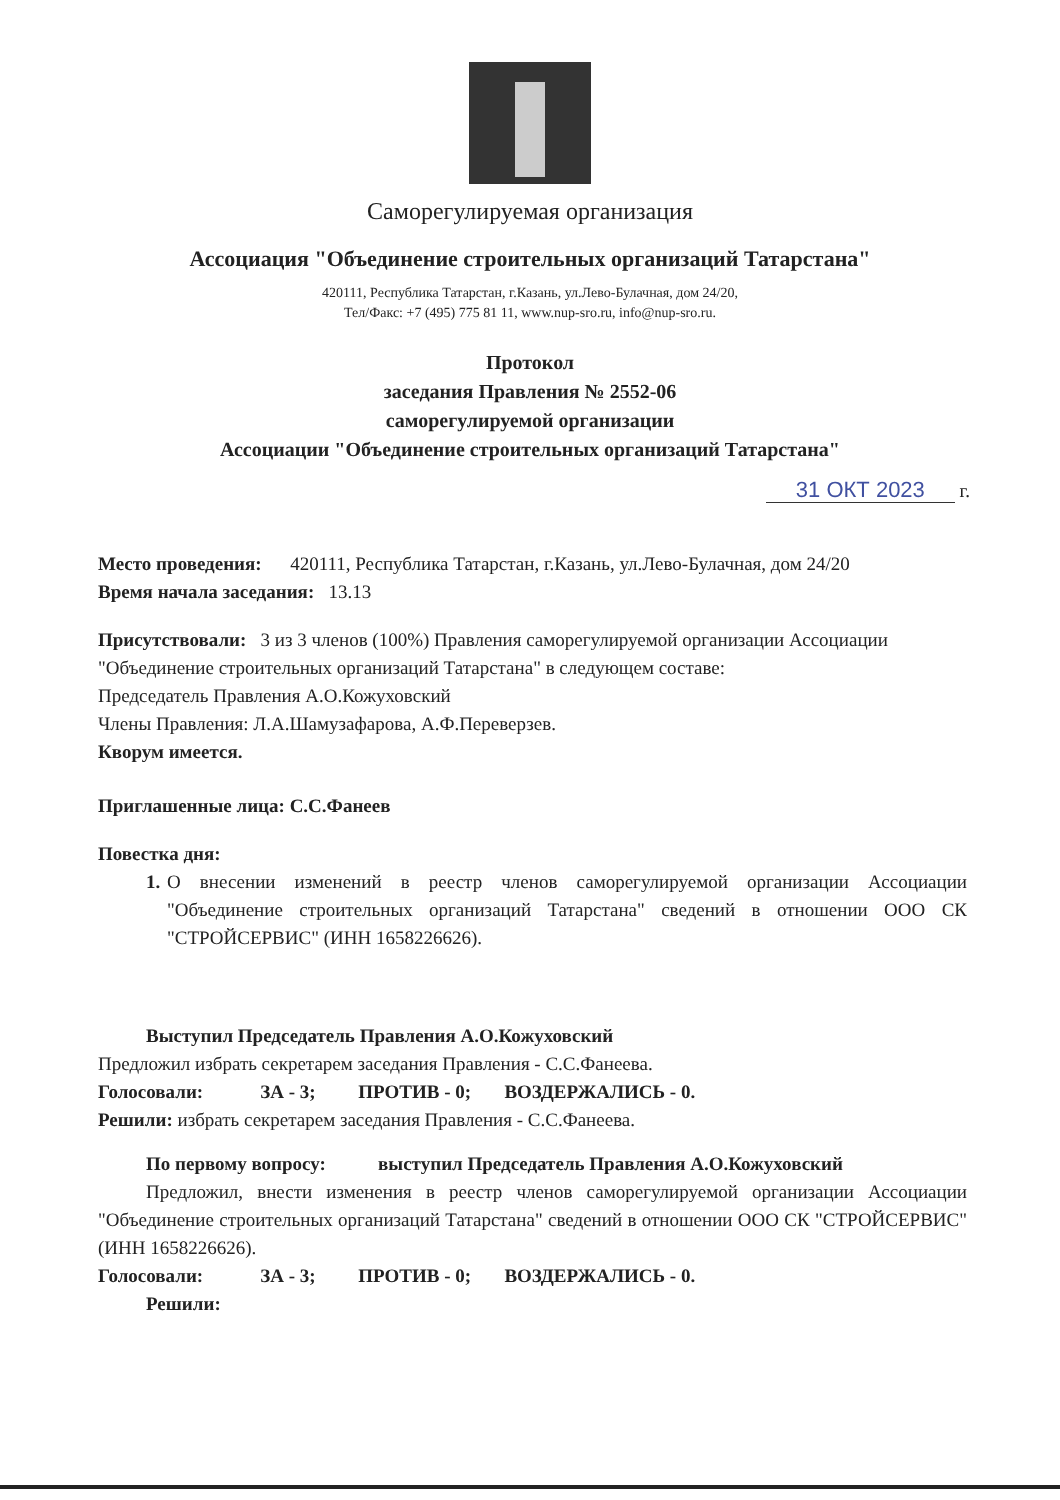Саморегулируемая организация
Ассоциация "Объединение строительных организаций Татарстана"
420111, Республика Татарстан, г.Казань, ул.Лево-Булачная, дом 24/20,
Тел/Факс: +7 (495) 775 81 11, www.nup-sro.ru, info@nup-sro.ru.
Протокол
заседания Правления № 2552-06
саморегулируемой организации
Ассоциации "Объединение строительных организаций Татарстана"
31 ОКТ 2023 г.
Место проведения: 420111, Республика Татарстан, г.Казань, ул.Лево-Булачная, дом 24/20
Время начала заседания: 13.13
Присутствовали: 3 из 3 членов (100%) Правления саморегулируемой организации Ассоциации "Объединение строительных организаций Татарстана" в следующем составе:
Председатель Правления А.О.Кожуховский
Члены Правления: Л.А.Шамузафарова, А.Ф.Переверзев.
Кворум имеется.
Приглашенные лица: С.С.Фанеев
Повестка дня:
1. О внесении изменений в реестр членов саморегулируемой организации Ассоциации "Объединение строительных организаций Татарстана" сведений в отношении ООО СК "СТРОЙСЕРВИС" (ИНН 1658226626).
Выступил Председатель Правления А.О.Кожуховский
Предложил избрать секретарем заседания Правления - С.С.Фанеева.
Голосовали: ЗА - 3; ПРОТИВ - 0; ВОЗДЕРЖАЛИСЬ - 0.
Решили: избрать секретарем заседания Правления - С.С.Фанеева.
По первому вопросу: выступил Председатель Правления А.О.Кожуховский
Предложил, внести изменения в реестр членов саморегулируемой организации Ассоциации "Объединение строительных организаций Татарстана" сведений в отношении ООО СК "СТРОЙСЕРВИС" (ИНН 1658226626).
Голосовали: ЗА - 3; ПРОТИВ - 0; ВОЗДЕРЖАЛИСЬ - 0.
Решили: